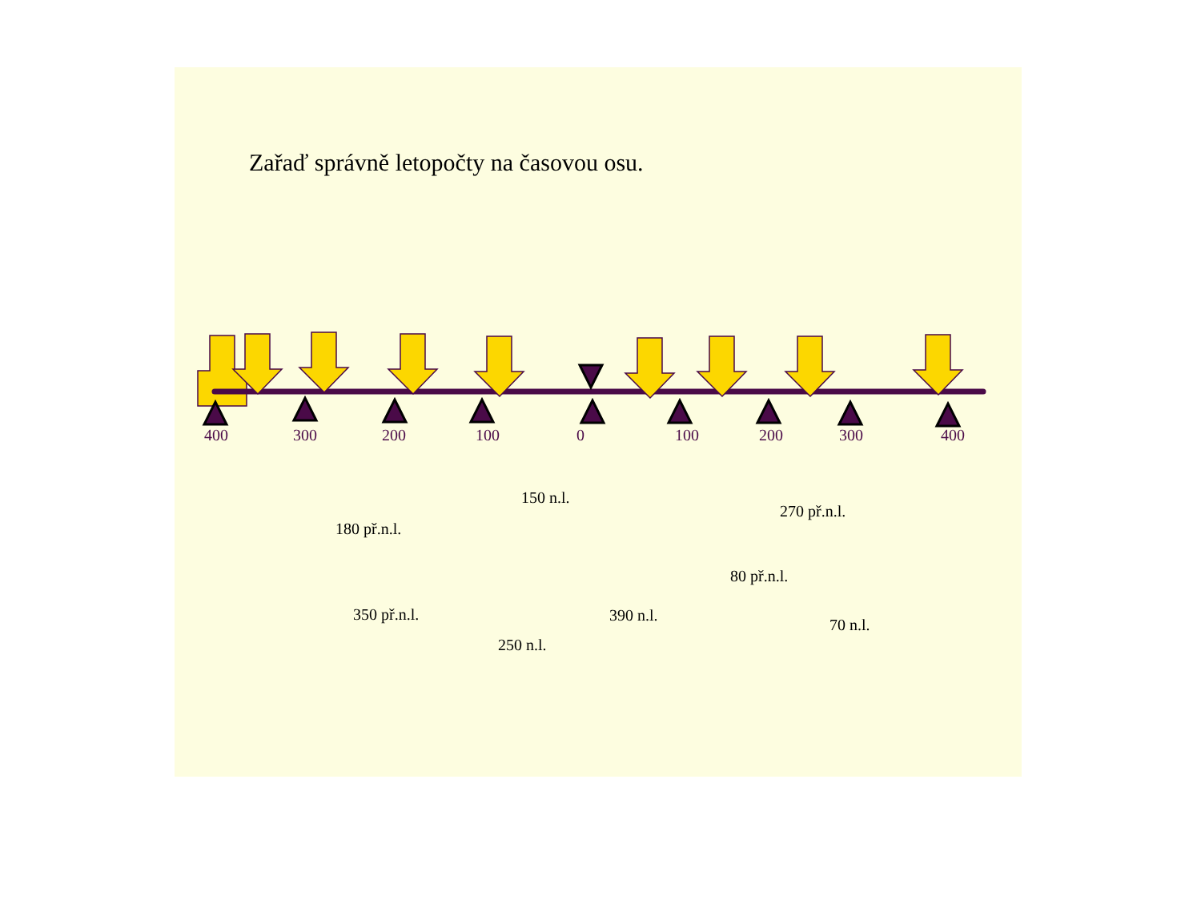Zařaď správně letopočty na časovou osu.
400 300 200 100 0 100 200 300 400
150 n.l.
270 př.n.l.
180 př.n.l.
80 př.n.l.
350 př.n.l. 390 n.l.
70 n.l.
250 n.l.